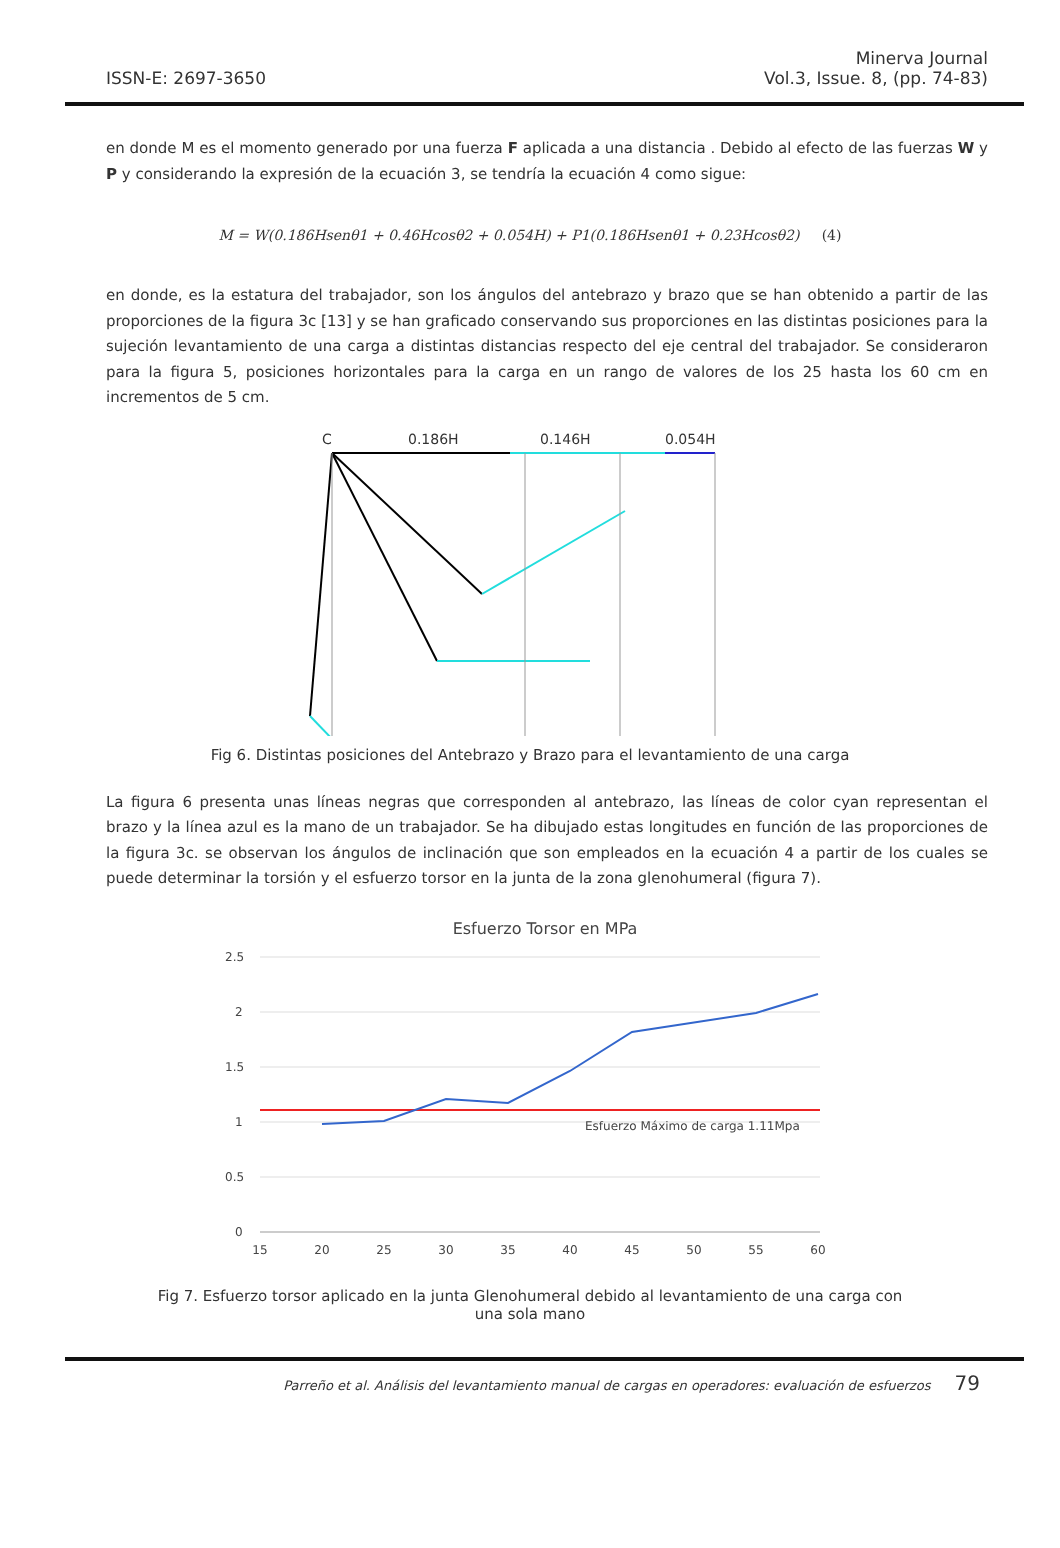ISSN-E: 2697-3650
Minerva Journal
Vol.3, Issue. 8, (pp. 74-83)
en donde M es el momento generado por una fuerza F aplicada a una distancia . Debido al efecto de las fuerzas W y P y considerando la expresión de la ecuación 3, se tendría la ecuación 4 como sigue:
M = W(0.186Hsenθ1 + 0.46Hcosθ2 + 0.054H) + P1(0.186Hsenθ1 + 0.23Hcosθ2) (4)
en donde, es la estatura del trabajador, son los ángulos del antebrazo y brazo que se han obtenido a partir de las proporciones de la figura 3c [13] y se han graficado conservando sus proporciones en las distintas posiciones para la sujeción levantamiento de una carga a distintas distancias respecto del eje central del trabajador. Se consideraron para la figura 5, posiciones horizontales para la carga en un rango de valores de los 25 hasta los 60 cm en incrementos de 5 cm.
C
0.186H
0.146H
0.054H
Fig 6. Distintas posiciones del Antebrazo y Brazo para el levantamiento de una carga
La figura 6 presenta unas líneas negras que corresponden al antebrazo, las líneas de color cyan representan el brazo y la línea azul es la mano de un trabajador. Se ha dibujado estas longitudes en función de las proporciones de la figura 3c. se observan los ángulos de inclinación que son empleados en la ecuación 4 a partir de los cuales se puede determinar la torsión y el esfuerzo torsor en la junta de la zona glenohumeral (figura 7).
Esfuerzo Torsor en MPa
2.5
2
1.5
1
0.5
0
15
20
25
30
35
40
45
50
55
60
Esfuerzo Máximo de carga 1.11Mpa
Fig 7. Esfuerzo torsor aplicado en la junta Glenohumeral debido al levantamiento de una carga con una sola mano
Parreño et al. Análisis del levantamiento manual de cargas en operadores: evaluación de esfuerzos 79